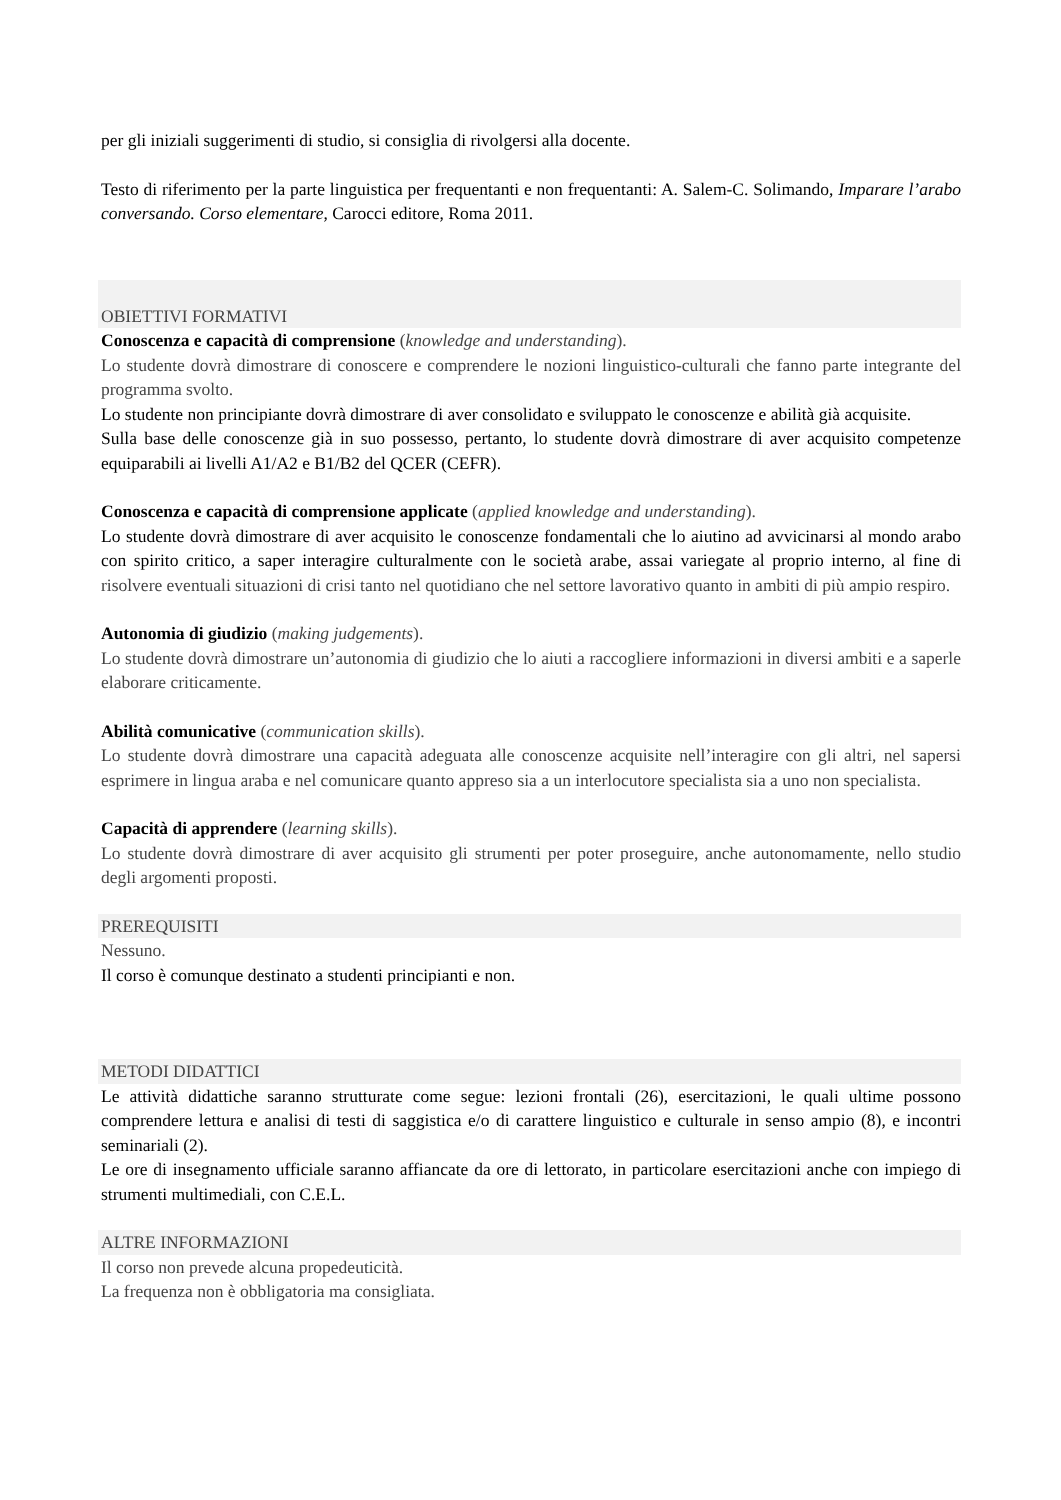per gli iniziali suggerimenti di studio, si consiglia di rivolgersi alla docente.
Testo di riferimento per la parte linguistica per frequentanti e non frequentanti: A. Salem-C. Solimando, Imparare l’arabo conversando. Corso elementare, Carocci editore, Roma 2011.
OBIETTIVI FORMATIVI
Conoscenza e capacità di comprensione (knowledge and understanding).
Lo studente dovrà dimostrare di conoscere e comprendere le nozioni linguistico-culturali che fanno parte integrante del programma svolto.
Lo studente non principiante dovrà dimostrare di aver consolidato e sviluppato le conoscenze e abilità già acquisite.
Sulla base delle conoscenze già in suo possesso, pertanto, lo studente dovrà dimostrare di aver acquisito competenze equiparabili ai livelli A1/A2 e B1/B2 del QCER (CEFR).
Conoscenza e capacità di comprensione applicate (applied knowledge and understanding).
Lo studente dovrà dimostrare di aver acquisito le conoscenze fondamentali che lo aiutino ad avvicinarsi al mondo arabo con spirito critico, a saper interagire culturalmente con le società arabe, assai variegate al proprio interno, al fine di risolvere eventuali situazioni di crisi tanto nel quotidiano che nel settore lavorativo quanto in ambiti di più ampio respiro.
Autonomia di giudizio (making judgements).
Lo studente dovrà dimostrare un’autonomia di giudizio che lo aiuti a raccogliere informazioni in diversi ambiti e a saperle elaborare criticamente.
Abilità comunicative (communication skills).
Lo studente dovrà dimostrare una capacità adeguata alle conoscenze acquisite nell’interagire con gli altri, nel sapersi esprimere in lingua araba e nel comunicare quanto appreso sia a un interlocutore specialista sia a uno non specialista.
Capacità di apprendere (learning skills).
Lo studente dovrà dimostrare di aver acquisito gli strumenti per poter proseguire, anche autonomamente, nello studio degli argomenti proposti.
PREREQUISITI
Nessuno.
Il corso è comunque destinato a studenti principianti e non.
METODI DIDATTICI
Le attività didattiche saranno strutturate come segue: lezioni frontali (26), esercitazioni, le quali ultime possono comprendere lettura e analisi di testi di saggistica e/o di carattere linguistico e culturale in senso ampio (8), e incontri seminariali (2).
Le ore di insegnamento ufficiale saranno affiancate da ore di lettorato, in particolare esercitazioni anche con impiego di strumenti multimediali, con C.E.L.
ALTRE INFORMAZIONI
Il corso non prevede alcuna propedeuticità.
La frequenza non è obbligatoria ma consigliata.